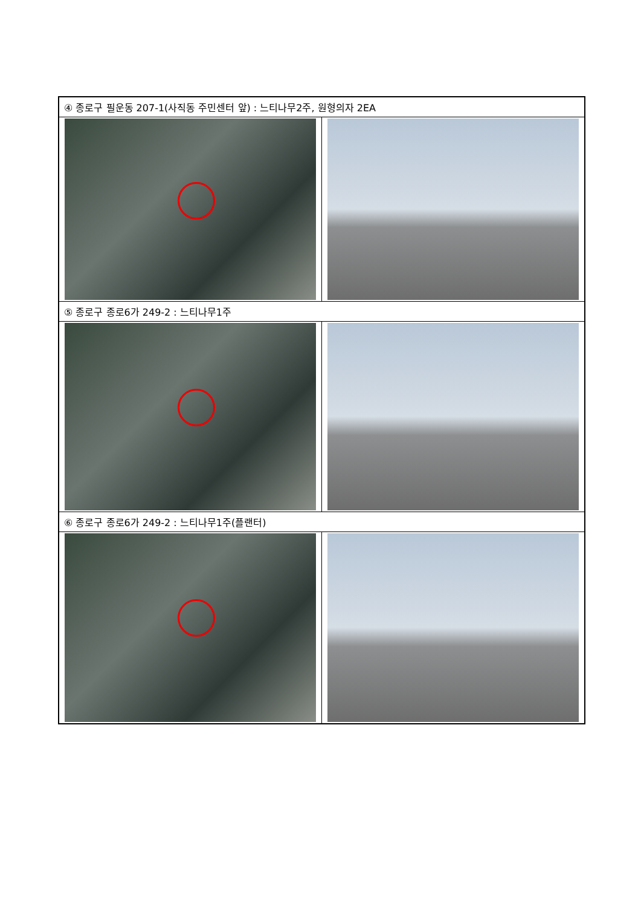| ④ 종로구 필운동 207-1(사직동 주민센터 앞) : 느티나무2주, 원형의자 2EA | |
| ⑤ 종로구 종로6가 249-2 : 느티나무1주 | |
| ⑥ 종로구 종로6가 249-2 : 느티나무1주(플랜터) | |